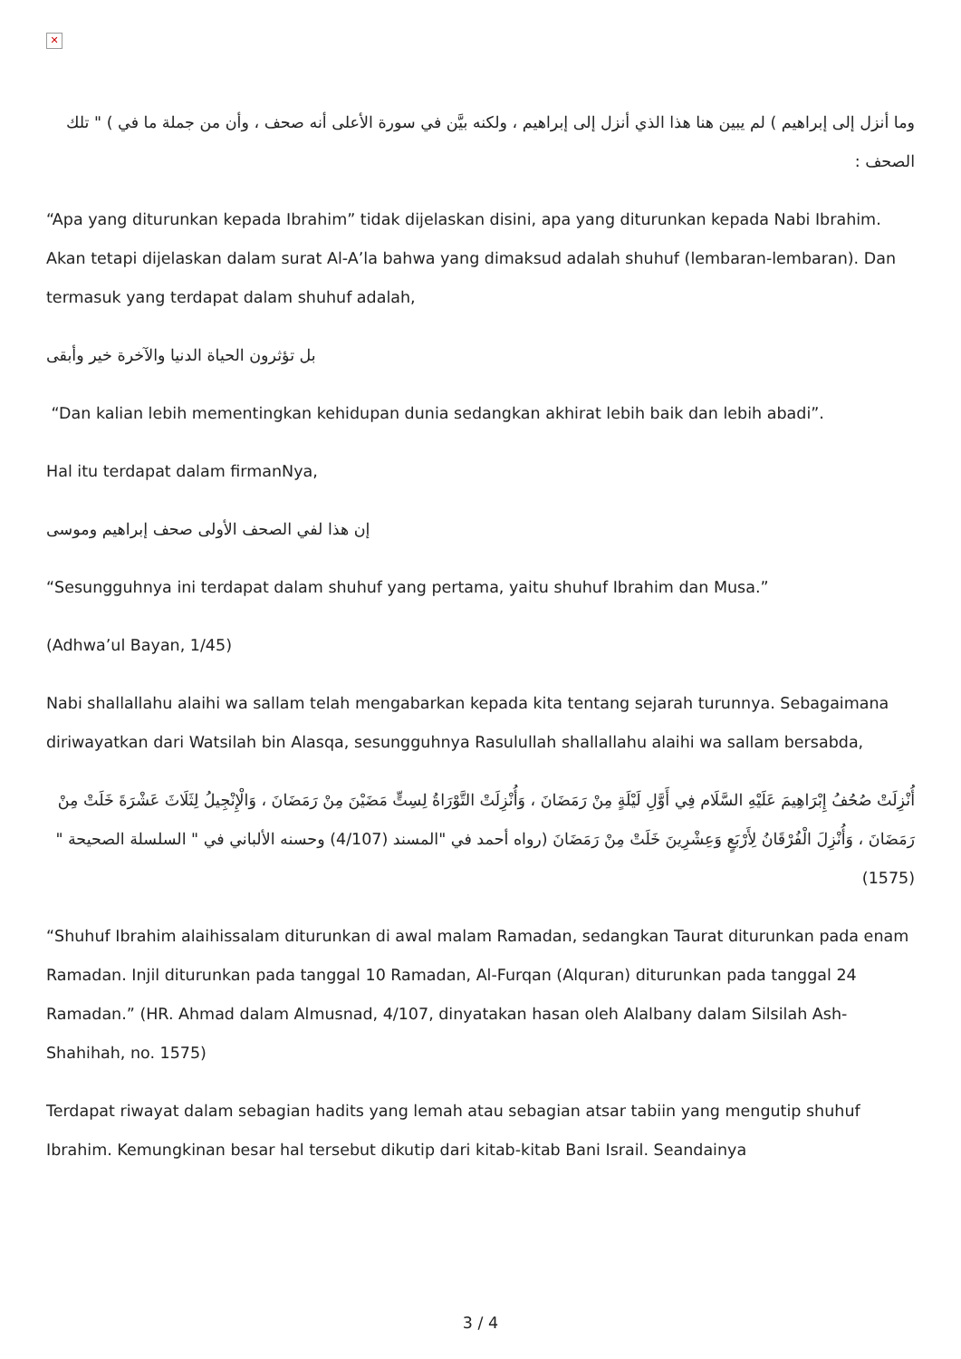✕
وما أنزل إلى إبراهيم ) لم يبين هنا هذا الذي أنزل إلى إبراهيم ، ولكنه بيَّن في سورة الأعلى أنه صحف ، وأن من جملة ما في ) " تلك الصحف :
“Apa yang diturunkan kepada Ibrahim” tidak dijelaskan disini, apa yang diturunkan kepada Nabi Ibrahim. Akan tetapi dijelaskan dalam surat Al-A’la bahwa yang dimaksud adalah shuhuf (lembaran-lembaran). Dan termasuk yang terdapat dalam shuhuf adalah,
بل تؤثرون الحياة الدنيا والآخرة خير وأبقى
“Dan kalian lebih mementingkan kehidupan dunia sedangkan akhirat lebih baik dan lebih abadi”.
Hal itu terdapat dalam firmanNya,
إن هذا لفي الصحف الأولى صحف إبراهيم وموسى
“Sesungguhnya ini terdapat dalam shuhuf yang pertama, yaitu shuhuf Ibrahim dan Musa.”
(Adhwa’ul Bayan, 1/45)
Nabi shallallahu alaihi wa sallam telah mengabarkan kepada kita tentang sejarah turunnya. Sebagaimana diriwayatkan dari Watsilah bin Alasqa, sesungguhnya Rasulullah shallallahu alaihi wa sallam bersabda,
أُنْزِلَتْ صُحُفُ إِبْرَاهِيمَ عَلَيْهِ السَّلَام فِي أَوَّلِ لَيْلَةٍ مِنْ رَمَضَانَ ، وَأُنْزِلَتْ التَّوْرَاةُ لِسِتٍّ مَضَيْنَ مِنْ رَمَضَانَ ، وَالْإِنْجِيلُ لِثَلَاثَ عَشْرَةَ خَلَتْ مِنْ رَمَضَانَ ، وَأُنْزِلَ الْفُرْقَانُ لِأَرْبَعٍ وَعِشْرِينَ خَلَتْ مِنْ رَمَضَانَ (رواه أحمد في "المسند (4/107) وحسنه الألباني في " السلسلة الصحيحة " (1575)
“Shuhuf Ibrahim alaihissalam diturunkan di awal malam Ramadan, sedangkan Taurat diturunkan pada enam Ramadan. Injil diturunkan pada tanggal 10 Ramadan, Al-Furqan (Alquran) diturunkan pada tanggal 24 Ramadan.” (HR. Ahmad dalam Almusnad, 4/107, dinyatakan hasan oleh Alalbany dalam Silsilah Ash-Shahihah, no. 1575)
Terdapat riwayat dalam sebagian hadits yang lemah atau sebagian atsar tabiin yang mengutip shuhuf Ibrahim. Kemungkinan besar hal tersebut dikutip dari kitab-kitab Bani Israil. Seandainya
3 / 4